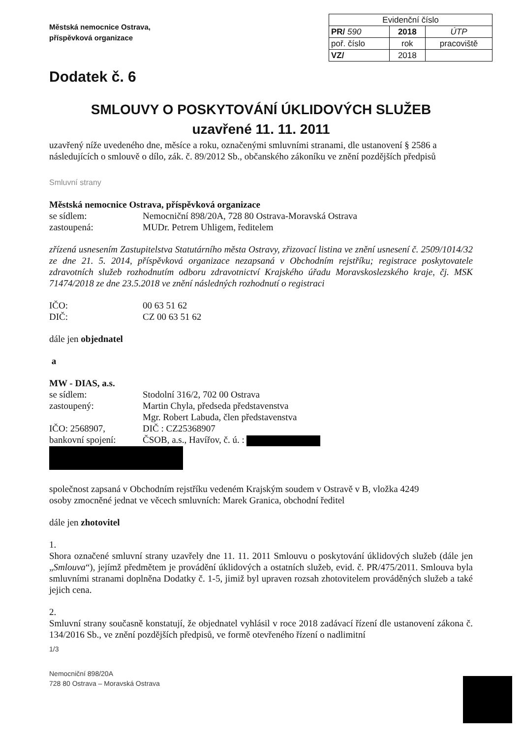Městská nemocnice Ostrava,
příspěvková organizace
| Evidenční číslo | | |
| PR/ 590 | 2018 | ÚTP |
| poř. číslo | rok | pracoviště |
| VZ/ | 2018 | |
Dodatek č. 6
SMLOUVY O POSKYTOVÁNÍ ÚKLIDOVÝCH SLUŽEB
uzavřené 11. 11. 2011
uzavřený níže uvedeného dne, měsíce a roku, označenými smluvními stranami, dle ustanovení § 2586 a následujících o smlouvě o dílo, zák. č. 89/2012 Sb., občanského zákoníku ve znění pozdějších předpisů
Smluvní strany
Městská nemocnice Ostrava, příspěvková organizace
se sídlem: Nemocniční 898/20A, 728 80 Ostrava-Moravská Ostrava
zastoupená: MUDr. Petrem Uhligem, ředitelem
zřízená usnesením Zastupitelstva Statutárního města Ostravy, zřizovací listina ve znění usnesení č. 2509/1014/32 ze dne 21. 5. 2014, příspěvková organizace nezapsaná v Obchodním rejstříku; registrace poskytovatele zdravotních služeb rozhodnutím odboru zdravotnictví Krajského úřadu Moravskoslezského kraje, čj. MSK 71474/2018 ze dne 23.5.2018 ve znění následných rozhodnutí o registraci
IČO: 00 63 51 62
DIČ: CZ 00 63 51 62
dále jen objednatel
a
MW - DIAS, a.s.
se sídlem: Stodolní 316/2, 702 00 Ostrava
zastoupený: Martin Chyla, předseda představenstva
Mgr. Robert Labuda, člen představenstva
IČO: 2568907, DIČ : CZ25368907
bankovní spojení: ČSOB, a.s., Havířov, č. ú. :
společnost zapsaná v Obchodním rejstříku vedeném Krajským soudem v Ostravě v B, vložka 4249
osoby zmocněné jednat ve věcech smluvních: Marek Granica, obchodní ředitel
dále jen zhotovitel
1.
Shora označené smluvní strany uzavřely dne 11. 11. 2011 Smlouvu o poskytování úklidových služeb (dále jen „Smlouva“), jejímž předmětem je provádění úklidových a ostatních služeb, evid. č. PR/475/2011. Smlouva byla smluvními stranami doplněna Dodatky č. 1-5, jimiž byl upraven rozsah zhotovitelem prováděných služeb a také jejich cena.
2.
Smluvní strany současně konstatují, že objednatel vyhlásil v roce 2018 zadávací řízení dle ustanovení zákona č. 134/2016 Sb., ve znění pozdějších předpisů, ve formě otevřeného řízení o nadlimitní
1/3
Nemocniční 898/20A
728 80 Ostrava – Moravská Ostrava